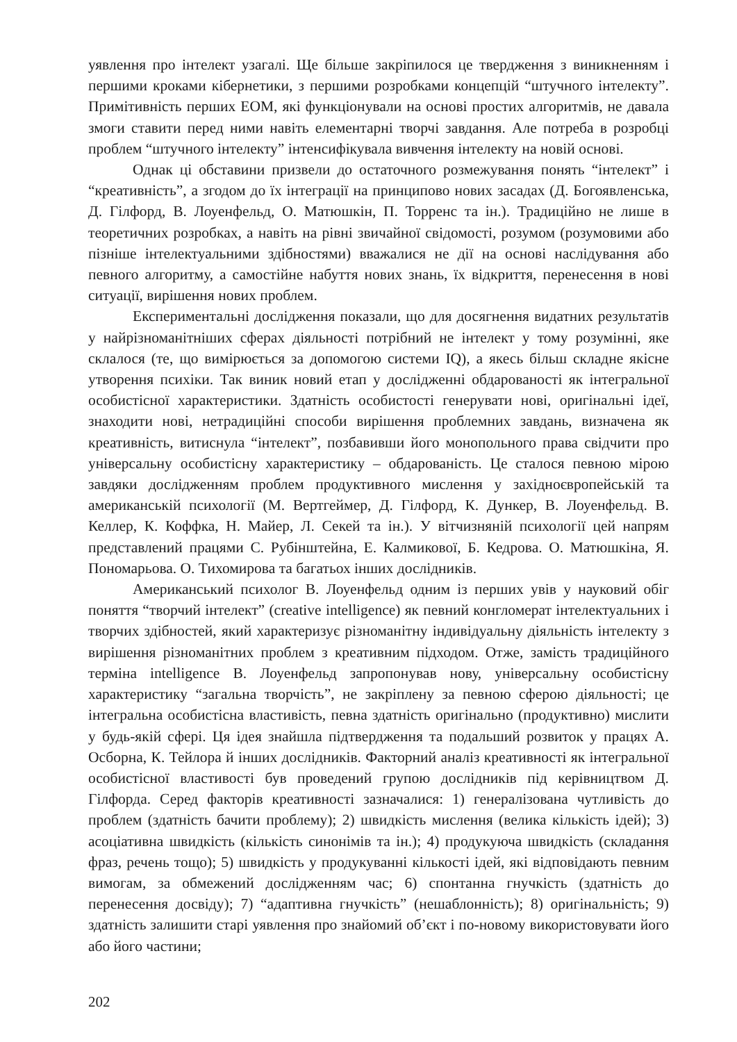уявлення про інтелект узагалі. Ще більше закріпилося це твердження з виникненням і першими кроками кібернетики, з першими розробками концепцій “штучного інтелекту”. Примітивність перших ЕОМ, які функціонували на основі простих алгоритмів, не давала змоги ставити перед ними навіть елементарні творчі завдання. Але потреба в розробці проблем “штучного інтелекту” інтенсифікувала вивчення інтелекту на новій основі.
Однак ці обставини призвели до остаточного розмежування понять “інтелект” і “креативність”, а згодом до їх інтеграції на принципово нових засадах (Д. Богоявленська, Д. Гілфорд, В. Лоуенфельд, О. Матюшкін, П. Торренс та ін.). Традиційно не лише в теоретичних розробках, а навіть на рівні звичайної свідомості, розумом (розумовими або пізніше інтелектуальними здібностями) вважалися не дії на основі наслідування або певного алгоритму, а самостійне набуття нових знань, їх відкриття, перенесення в нові ситуації, вирішення нових проблем.
Експериментальні дослідження показали, що для досягнення видатних результатів у найрізноманітніших сферах діяльності потрібний не інтелект у тому розумінні, яке склалося (те, що вимірюється за допомогою системи IQ), а якесь більш складне якісне утворення психіки. Так виник новий етап у дослідженні обдарованості як інтегральної особистісної характеристики. Здатність особистості генерувати нові, оригінальні ідеї, знаходити нові, нетрадиційні способи вирішення проблемних завдань, визначена як креативність, витиснула “інтелект”, позбавивши його монопольного права свідчити про універсальну особистісну характеристику – обдарованість. Це сталося певною мірою завдяки дослідженням проблем продуктивного мислення у західноєвропейській та американській психології (М. Вертгеймер, Д. Гілфорд, К. Дункер, В. Лоуенфельд. В. Келлер, К. Коффка, Н. Майер, Л. Секей та ін.). У вітчизняній психології цей напрям представлений працями С. Рубінштейна, Е. Калмикової, Б. Кедрова. О. Матюшкіна, Я. Пономарьова. О. Тихомирова та багатьох інших дослідників.
Американський психолог В. Лоуенфельд одним із перших увів у науковий обіг поняття “творчий інтелект” (creative intelligence) як певний конгломерат інтелектуальних і творчих здібностей, який характеризує різноманітну індивідуальну діяльність інтелекту з вирішення різноманітних проблем з креативним підходом. Отже, замість традиційного терміна intelligence В. Лоуенфельд запропонував нову, універсальну особистісну характеристику “загальна творчість”, не закріплену за певною сферою діяльності; це інтегральна особистісна властивість, певна здатність оригінально (продуктивно) мислити у будь-якій сфері. Ця ідея знайшла підтвердження та подальший розвиток у працях А. Осборна, К. Тейлора й інших дослідників. Факторний аналіз креативності як інтегральної особистісної властивості був проведений групою дослідників під керівництвом Д. Гілфорда. Серед факторів креативності зазначалися: 1) генералізована чутливість до проблем (здатність бачити проблему); 2) швидкість мислення (велика кількість ідей); 3) асоціативна швидкість (кількість синонімів та ін.); 4) продукуюча швидкість (складання фраз, речень тощо); 5) швидкість у продукуванні кількості ідей, які відповідають певним вимогам, за обмежений дослідженням час; 6) спонтанна гнучкість (здатність до перенесення досвіду); 7) “адаптивна гнучкість” (нешаблонність); 8) оригінальність; 9) здатність залишити старі уявлення про знайомий об’єкт і по-новому використовувати його або його частини;
202